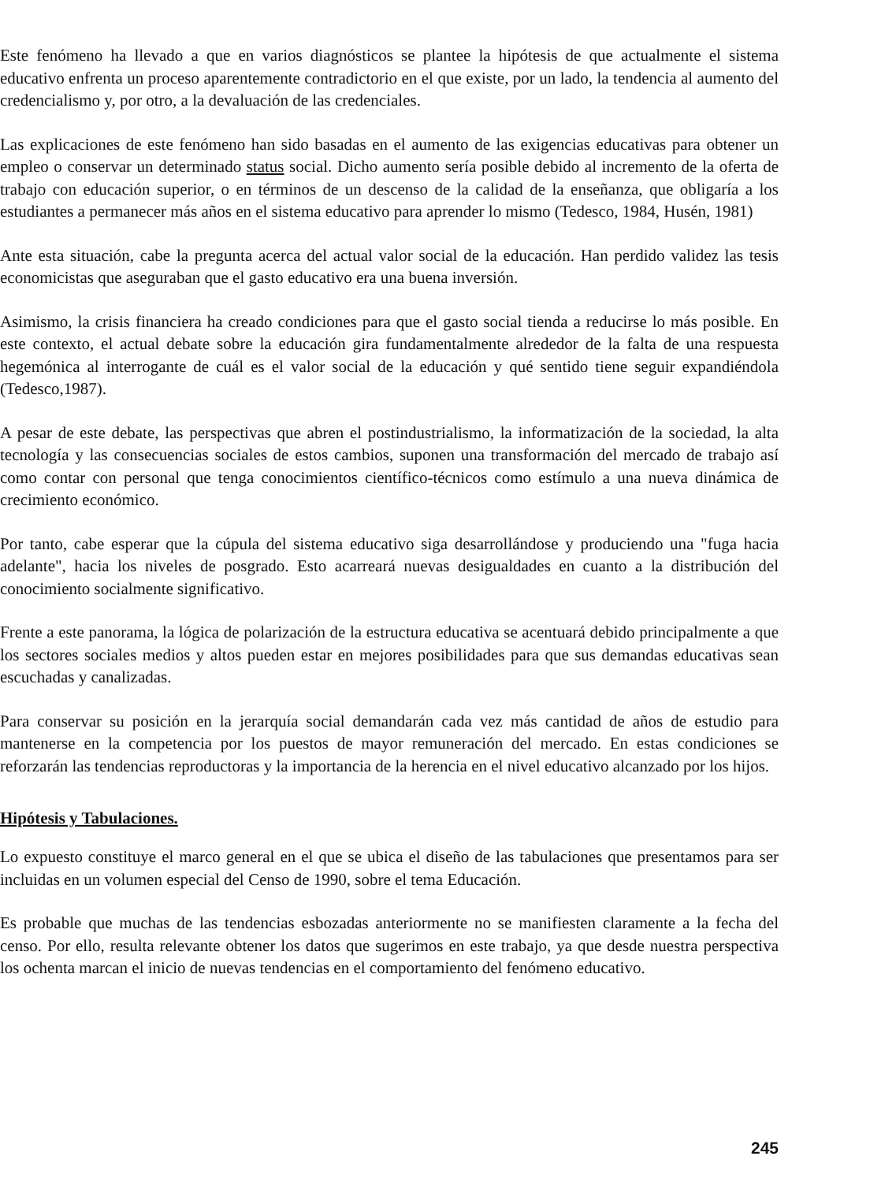Este fenómeno ha llevado a que en varios diagnósticos se plantee la hipótesis de que actualmente el sistema educativo enfrenta un proceso aparentemente contradictorio en el que existe, por un lado, la tendencia al aumento del credencialismo y, por otro, a la devaluación de las credenciales.
Las explicaciones de este fenómeno han sido basadas en el aumento de las exigencias educativas para obtener un empleo o conservar un determinado status social. Dicho aumento sería posible debido al incremento de la oferta de trabajo con educación superior, o en términos de un descenso de la calidad de la enseñanza, que obligaría a los estudiantes a permanecer más años en el sistema educativo para aprender lo mismo (Tedesco, 1984, Husén, 1981)
Ante esta situación, cabe la pregunta acerca del actual valor social de la educación. Han perdido validez las tesis economicistas que aseguraban que el gasto educativo era una buena inversión.
Asimismo, la crisis financiera ha creado condiciones para que el gasto social tienda a reducirse lo más posible. En este contexto, el actual debate sobre la educación gira fundamentalmente alrededor de la falta de una respuesta hegemónica al interrogante de cuál es el valor social de la educación y qué sentido tiene seguir expandiéndola (Tedesco,1987).
A pesar de este debate, las perspectivas que abren el postindustrialismo, la informatización de la sociedad, la alta tecnología y las consecuencias sociales de estos cambios, suponen una transformación del mercado de trabajo así como contar con personal que tenga conocimientos científico-técnicos como estímulo a una nueva dinámica de crecimiento económico.
Por tanto, cabe esperar que la cúpula del sistema educativo siga desarrollándose y produciendo una "fuga hacia adelante", hacia los niveles de posgrado. Esto acarreará nuevas desigualdades en cuanto a la distribución del conocimiento socialmente significativo.
Frente a este panorama, la lógica de polarización de la estructura educativa se acentuará debido principalmente a que los sectores sociales medios y altos pueden estar en mejores posibilidades para que sus demandas educativas sean escuchadas y canalizadas.
Para conservar su posición en la jerarquía social demandarán cada vez más cantidad de años de estudio para mantenerse en la competencia por los puestos de mayor remuneración del mercado. En estas condiciones se reforzarán las tendencias reproductoras y la importancia de la herencia en el nivel educativo alcanzado por los hijos.
Hipótesis y Tabulaciones.
Lo expuesto constituye el marco general en el que se ubica el diseño de las tabulaciones que presentamos para ser incluidas en un volumen especial del Censo de 1990, sobre el tema Educación.
Es probable que muchas de las tendencias esbozadas anteriormente no se manifiesten claramente a la fecha del censo. Por ello, resulta relevante obtener los datos que sugerimos en este trabajo, ya que desde nuestra perspectiva los ochenta marcan el inicio de nuevas tendencias en el comportamiento del fenómeno educativo.
245